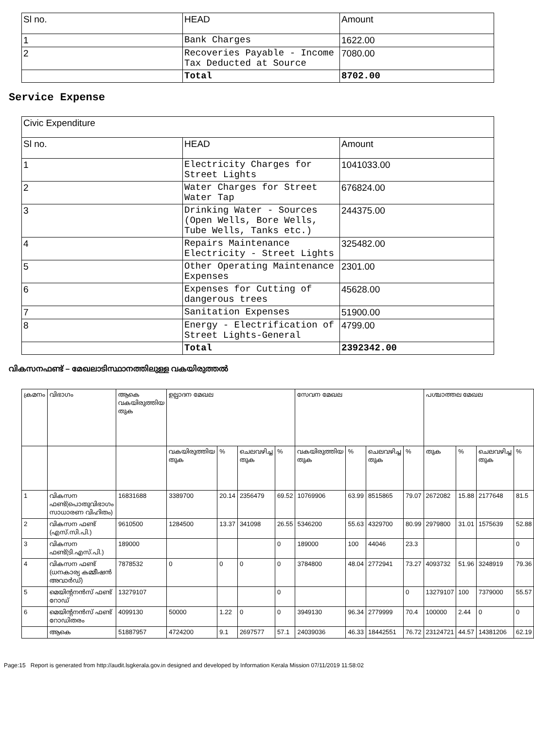| Sl no. | HEAD | Amount |
| --- | --- | --- |
| 1 | Bank Charges | 1622.00 |
| 2 | Recoveries Payable - Income Tax Deducted at Source | 7080.00 |
| | Total | 8702.00 |
Service Expense
| Civic Expenditure | | |
| --- | --- | --- |
| Sl no. | HEAD | Amount |
| 1 | Electricity Charges for Street Lights | 1041033.00 |
| 2 | Water Charges for Street Water Tap | 676824.00 |
| 3 | Drinking Water - Sources (Open Wells, Bore Wells, Tube Wells, Tanks etc.) | 244375.00 |
| 4 | Repairs Maintenance Electricity - Street Lights | 325482.00 |
| 5 | Other Operating Maintenance Expenses | 2301.00 |
| 6 | Expenses for Cutting of dangerous trees | 45628.00 |
| 7 | Sanitation Expenses | 51900.00 |
| 8 | Energy - Electrification of Street Lights-General | 4799.00 |
| | Total | 2392342.00 |
വികസനഫണ്ട് – മേഖലാടിസ്ഥാനത്തിലുള്ള വകയിരുത്തൽ
| ക്രമനം | വിഭാഗം | ആകെ വകയിരുത്തിയ തുക | ഉല്പാദന മേഖല | | | | സേവന മേഖല | | | | പശ്ചാത്തല മേഖല | | | |
| --- | --- | --- | --- | --- | --- | --- | --- | --- | --- | --- | --- | --- | --- | --- |
| | | | വകയിരുത്തിയ തുക | % | ചെലവഴിച്ച തുക | % | വകയിരുത്തിയ തുക | % | ചെലവഴിച്ച തുക | % | തുക | % | ചെലവഴിച്ച തുക | % |
| 1 | വികസന ഫണ്ട്(പൊതുവിഭാഗം സാധാരണ വിഹിതം) | 16831688 | 3389700 | 20.14 | 2356479 | 69.52 | 10769906 | 63.99 | 8515865 | 79.07 | 2672082 | 15.88 | 2177648 | 81.5 |
| 2 | വികസന ഫണ്ട് (എസ്.സി.പി.) | 9610500 | 1284500 | 13.37 | 341098 | 26.55 | 5346200 | 55.63 | 4329700 | 80.99 | 2979800 | 31.01 | 1575639 | 52.88 |
| 3 | വികസന ഫണ്ട്(ടി.എസ്.പി.) | 189000 | | | | 0 | 189000 | 100 | 44046 | 23.3 | | | | 0 |
| 4 | വികസന ഫണ്ട് (ധനകാര്യ കമ്മീഷൻ അവാർഡ്) | 7878532 | 0 | 0 | 0 | 0 | 3784800 | 48.04 | 2772941 | 73.27 | 4093732 | 51.96 | 3248919 | 79.36 |
| 5 | മെയിന്റനൻസ് ഫണ്ട് റോഡ് | 13279107 | | | | 0 | | | | 0 | 13279107 | 100 | 7379000 | 55.57 |
| 6 | മെയിന്റനൻസ് ഫണ്ട് റോഡിതരം | 4099130 | 50000 | 1.22 | 0 | 0 | 3949130 | 96.34 | 2779999 | 70.4 | 100000 | 2.44 | 0 | 0 |
| | ആകെ | 51887957 | 4724200 | 9.1 | 2697577 | 57.1 | 24039036 | 46.33 | 18442551 | 76.72 | 23124721 | 44.57 | 14381206 | 62.19 |
Page:15 Report is generated from http://audit.lsgkerala.gov.in designed and developed by Information Kerala Mission 07/11/2019 11:58:02